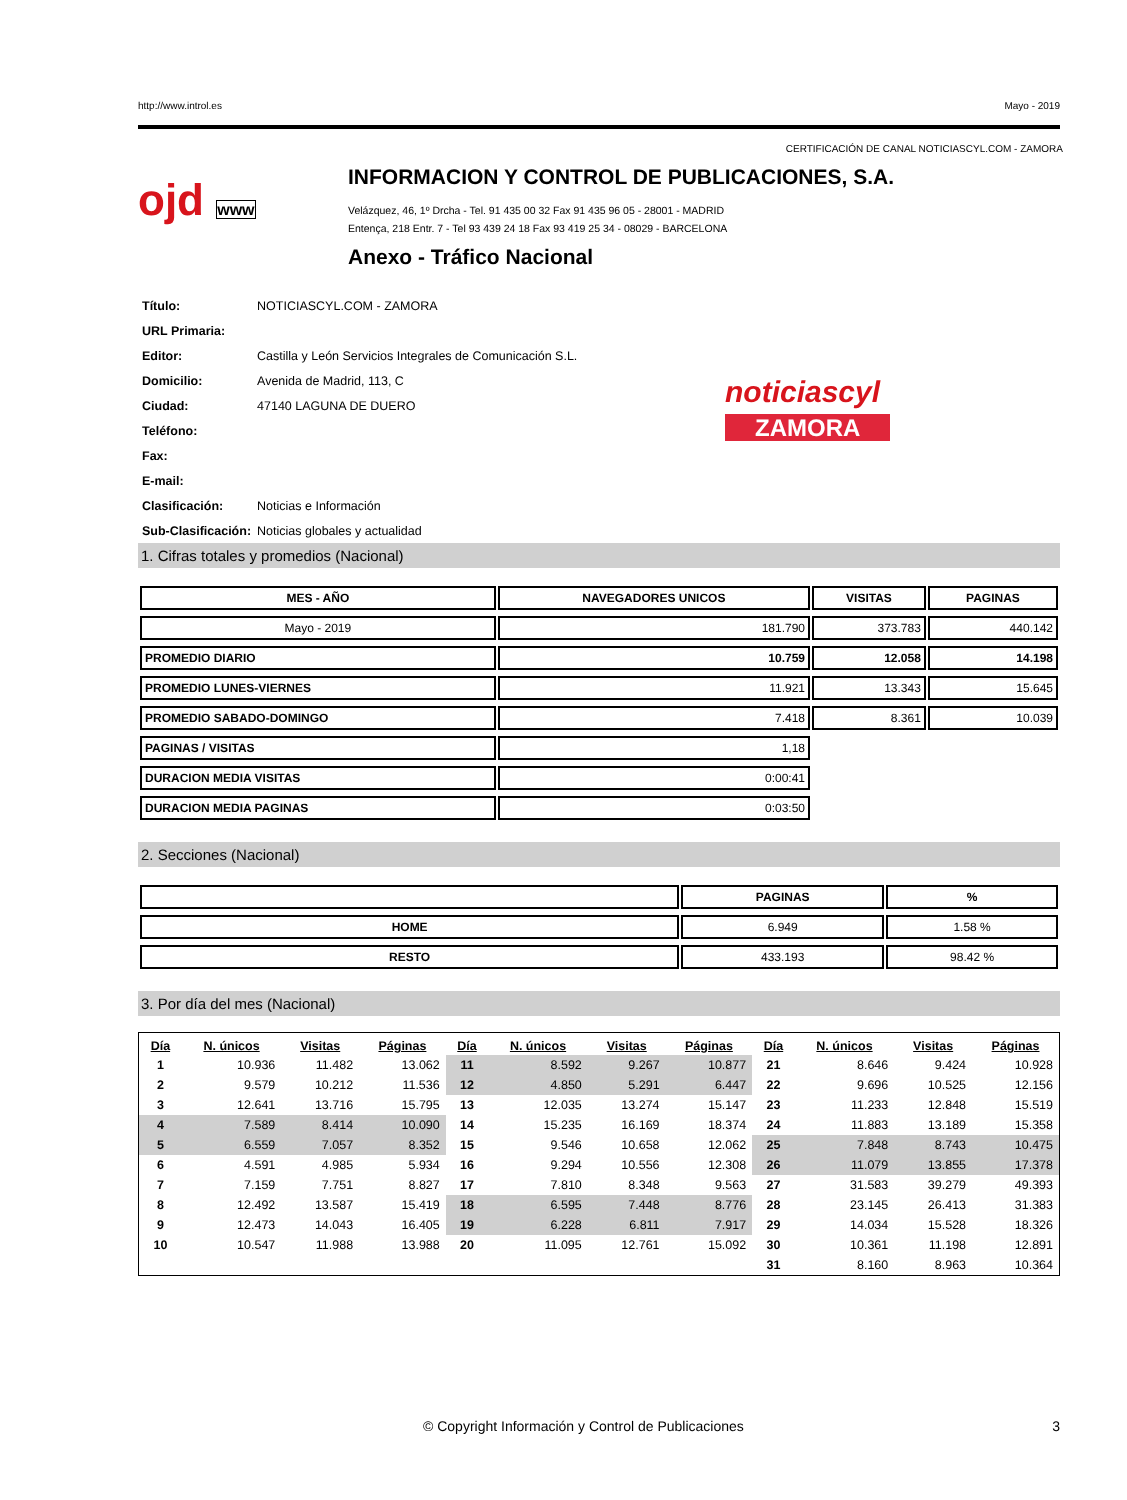http://www.introl.es Mayo - 2019
CERTIFICACIÓN DE CANAL NOTICIASCYL.COM - ZAMORA
ojd www
INFORMACION Y CONTROL DE PUBLICACIONES, S.A.
Velázquez, 46, 1º Drcha - Tel. 91 435 00 32 Fax 91 435 96 05 - 28001 - MADRID
Entença, 218 Entr. 7 - Tel 93 439 24 18 Fax 93 419 25 34 - 08029 - BARCELONA
Anexo - Tráfico Nacional
| Título: | NOTICIASCYL.COM - ZAMORA |
| URL Primaria: | |
| Editor: | Castilla y León Servicios Integrales de Comunicación S.L. |
| Domicilio: | Avenida de Madrid, 113, C |
| Ciudad: | 47140 LAGUNA DE DUERO |
| Teléfono: | |
| Fax: | |
| E-mail: | |
| Clasificación: | Noticias e Información |
| Sub-Clasificación: | Noticias globales y actualidad |
noticiascyl
ZAMORA
1. Cifras totales y promedios (Nacional)
| MES - AÑO | NAVEGADORES UNICOS | VISITAS | PAGINAS |
| --- | --- | --- | --- |
| Mayo - 2019 | 181.790 | 373.783 | 440.142 |
| PROMEDIO DIARIO | 10.759 | 12.058 | 14.198 |
| PROMEDIO LUNES-VIERNES | 11.921 | 13.343 | 15.645 |
| PROMEDIO SABADO-DOMINGO | 7.418 | 8.361 | 10.039 |
| PAGINAS / VISITAS | 1,18 | | |
| DURACION MEDIA VISITAS | 0:00:41 | | |
| DURACION MEDIA PAGINAS | 0:03:50 | | |
2. Secciones (Nacional)
| | PAGINAS | % |
| --- | --- | --- |
| HOME | 6.949 | 1.58 % |
| RESTO | 433.193 | 98.42 % |
3. Por día del mes (Nacional)
| Día | N. únicos | Visitas | Páginas | Día | N. únicos | Visitas | Páginas | Día | N. únicos | Visitas | Páginas |
| --- | --- | --- | --- | --- | --- | --- | --- | --- | --- | --- | --- |
| 1 | 10.936 | 11.482 | 13.062 | 11 | 8.592 | 9.267 | 10.877 | 21 | 8.646 | 9.424 | 10.928 |
| 2 | 9.579 | 10.212 | 11.536 | 12 | 4.850 | 5.291 | 6.447 | 22 | 9.696 | 10.525 | 12.156 |
| 3 | 12.641 | 13.716 | 15.795 | 13 | 12.035 | 13.274 | 15.147 | 23 | 11.233 | 12.848 | 15.519 |
| 4 | 7.589 | 8.414 | 10.090 | 14 | 15.235 | 16.169 | 18.374 | 24 | 11.883 | 13.189 | 15.358 |
| 5 | 6.559 | 7.057 | 8.352 | 15 | 9.546 | 10.658 | 12.062 | 25 | 7.848 | 8.743 | 10.475 |
| 6 | 4.591 | 4.985 | 5.934 | 16 | 9.294 | 10.556 | 12.308 | 26 | 11.079 | 13.855 | 17.378 |
| 7 | 7.159 | 7.751 | 8.827 | 17 | 7.810 | 8.348 | 9.563 | 27 | 31.583 | 39.279 | 49.393 |
| 8 | 12.492 | 13.587 | 15.419 | 18 | 6.595 | 7.448 | 8.776 | 28 | 23.145 | 26.413 | 31.383 |
| 9 | 12.473 | 14.043 | 16.405 | 19 | 6.228 | 6.811 | 7.917 | 29 | 14.034 | 15.528 | 18.326 |
| 10 | 10.547 | 11.988 | 13.988 | 20 | 11.095 | 12.761 | 15.092 | 30 | 10.361 | 11.198 | 12.891 |
| | | | | | | | | 31 | 8.160 | 8.963 | 10.364 |
© Copyright Información y Control de Publicaciones 3